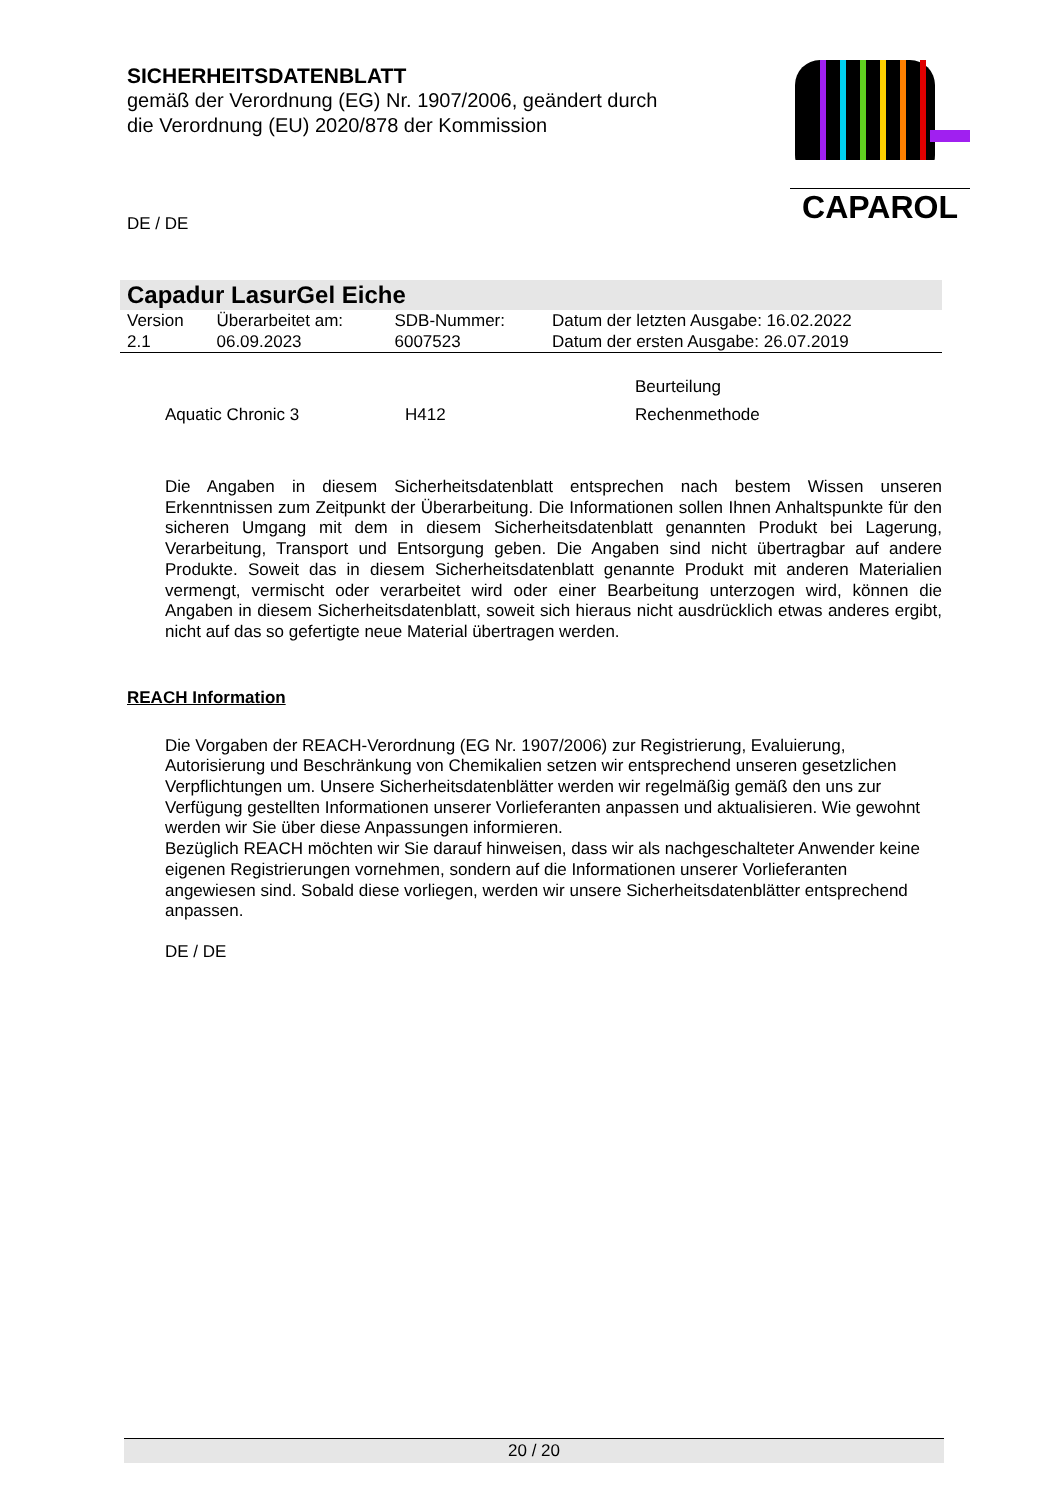SICHERHEITSDATENBLATT
gemäß der Verordnung (EG) Nr. 1907/2006, geändert durch die Verordnung (EU) 2020/878 der Kommission
DE / DE
CAPAROL
Capadur LasurGel Eiche
| Version 2.1 | Überarbeitet am: 06.09.2023 | SDB-Nummer: 6007523 | Datum der letzten Ausgabe: 16.02.2022 Datum der ersten Ausgabe: 26.07.2019 |
| | | Beurteilung |
| Aquatic Chronic 3 | H412 | Rechenmethode |
Die Angaben in diesem Sicherheitsdatenblatt entsprechen nach bestem Wissen unseren Erkenntnissen zum Zeitpunkt der Überarbeitung. Die Informationen sollen Ihnen Anhaltspunkte für den sicheren Umgang mit dem in diesem Sicherheitsdatenblatt genannten Produkt bei Lagerung, Verarbeitung, Transport und Entsorgung geben. Die Angaben sind nicht übertragbar auf andere Produkte. Soweit das in diesem Sicherheitsdatenblatt genannte Produkt mit anderen Materialien vermengt, vermischt oder verarbeitet wird oder einer Bearbeitung unterzogen wird, können die Angaben in diesem Sicherheitsdatenblatt, soweit sich hieraus nicht ausdrücklich etwas anderes ergibt, nicht auf das so gefertigte neue Material übertragen werden.
REACH Information
Die Vorgaben der REACH-Verordnung (EG Nr. 1907/2006) zur Registrierung, Evaluierung, Autorisierung und Beschränkung von Chemikalien setzen wir entsprechend unseren gesetzlichen Verpflichtungen um. Unsere Sicherheitsdatenblätter werden wir regelmäßig gemäß den uns zur Verfügung gestellten Informationen unserer Vorlieferanten anpassen und aktualisieren. Wie gewohnt werden wir Sie über diese Anpassungen informieren.
Bezüglich REACH möchten wir Sie darauf hinweisen, dass wir als nachgeschalteter Anwender keine eigenen Registrierungen vornehmen, sondern auf die Informationen unserer Vorlieferanten angewiesen sind. Sobald diese vorliegen, werden wir unsere Sicherheitsdatenblätter entsprechend anpassen.
DE / DE
20 / 20